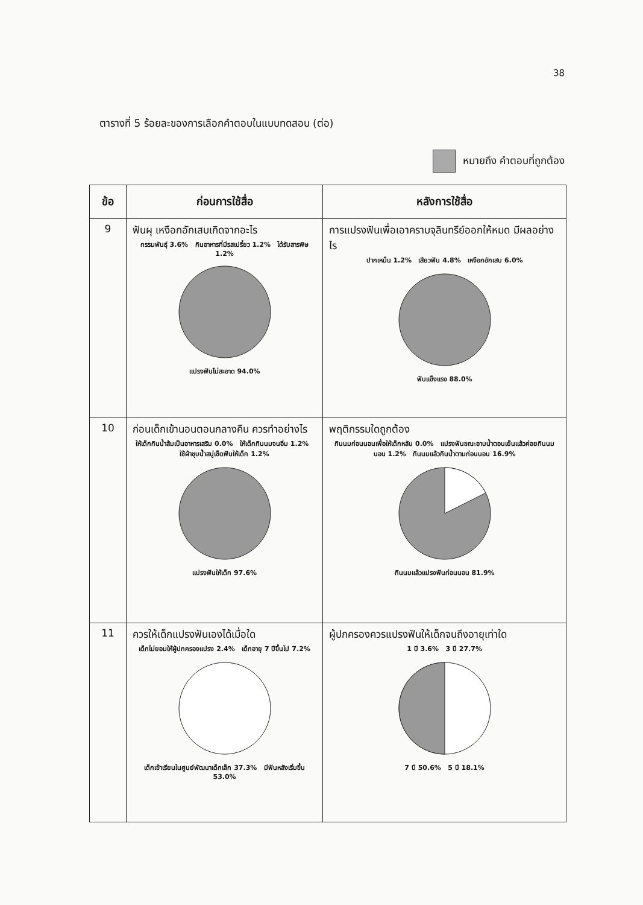38
ตารางที่ 5 ร้อยละของการเลือกคำตอบในแบบทดสอบ (ต่อ)
หมายถึง คำตอบที่ถูกต้อง
| ข้อ | ก่อนการใช้สื่อ | หลังการใช้สื่อ |
| --- | --- | --- |
| 9 | ฟันผุ เหงือกอักเสบเกิดจากอะไร กรรมพันธุ์ 3.6% กินอาหารที่มีรสเปรี้ยว 1.2% ได้รับสารพิษ 1.2% แปรงฟันไม่สะอาด 94.0% | การแปรงฟันเพื่อเอาคราบจุลินทรีย์ออกให้หมด มีผลอย่างไร ปากเหม็น 1.2% เสียวฟัน 4.8% เหงือกอักเสบ 6.0% ฟันแข็งแรง 88.0% |
| 10 | ก่อนเด็กเข้านอนตอนกลางคืน ควรทำอย่างไร ให้เด็กกินน้ำส้มเป็นอาหารเสริม 0.0% ให้เด็กกินนมจนอิ่ม 1.2% ใช้ผ้าชุบน้ำสบู่เช็ดฟันให้เด็ก 1.2% แปรงฟันให้เด็ก 97.6% | พฤติกรรมใดถูกต้อง กินนมก่อนนอนเพื่อให้เด็กหลับ 0.0% แปรงฟันขณะอาบน้ำตอนเย็นแล้วค่อยกินนมนอน 1.2% กินนมแล้วกินน้ำตามก่อนนอน 16.9% กินนมแล้วแปรงฟันก่อนนอน 81.9% |
| 11 | ควรให้เด็กแปรงฟันเองได้เมื่อใด เด็กไม่ยอมให้ผู้ปกครองแปรง 2.4% เด็กอายุ 7 ปีขึ้นไป 7.2% เด็กเข้าเรียนในศูนย์พัฒนาเด็กเล็ก 37.3% มีฟันหลังเริ่มขึ้น 53.0% | ผู้ปกครองควรแปรงฟันให้เด็กจนถึงอายุเท่าใด 1 ปี 3.6% 3 ปี 27.7% 7 ปี 50.6% 5 ปี 18.1% |